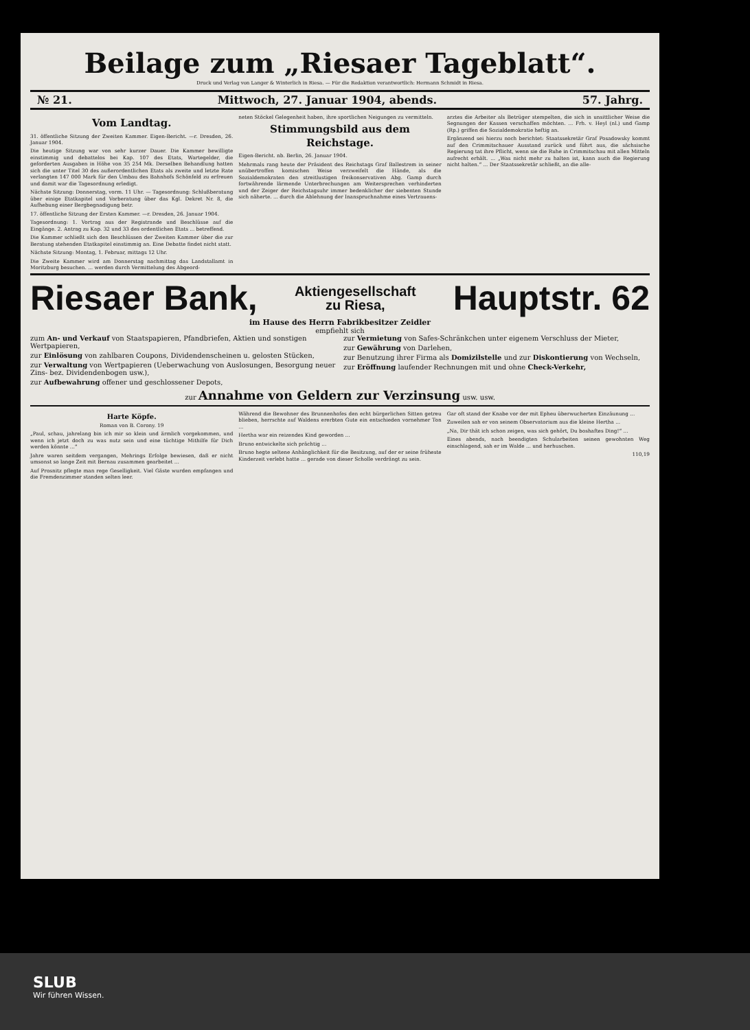Beilage zum „Riesaer Tageblatt“.
Druck und Verlag von Langer & Winterlich in Riesa. — Für die Redaktion verantwortlich: Hermann Schmidt in Riesa.
№ 21. Mittwoch, 27. Januar 1904, abends. 57. Jahrg.
Vom Landtag.
31. öffentliche Sitzung der Zweiten Kammer. Eigen-Bericht. —r. Dresden, 26. Januar 1904.
Die heutige Sitzung war von sehr kurzer Dauer. Die Kammer bewilligte einstimmig und debattelos bei Kap. 107 des Etats, Wartegelder, die geforderten Ausgaben in Höhe von 35 254 Mk. Derselben Behandlung hatten sich die unter Titel 30 des außerordentlichen Etats als zweite und letzte Rate verlangten 147 000 Mark für den Umbau des Bahnhofs Schönfeld zu erfreuen und damit war die Tagesordnung erledigt.
Nächste Sitzung: Donnerstag, vorm. 11 Uhr. — Tagesordnung: Schlußberatung über einige Etatkapitel und Vorberatung über das Kgl. Dekret Nr. 8, die Aufhebung einer Bergbegnadigung betr.
17. öffentliche Sitzung der Ersten Kammer. —r. Dresden, 26. Januar 1904.
Tagesordnung: 1. Vortrag aus der Registrande und Beschlüsse auf die Eingänge. 2. Antrag zu Kap. 32 und 33 des ordentlichen Etats ... betreffend.
Die Kammer schließt sich den Beschlüssen der Zweiten Kammer über die zur Beratung stehenden Etatkapitel einstimmig an. Eine Debatte findet nicht statt.
Nächste Sitzung: Montag, 1. Februar, mittags 12 Uhr.
Die Zweite Kammer wird am Donnerstag nachmittag das Landstallamt in Moritzburg besuchen. ... werden durch Vermittelung des Abgeord-
neten Stöckel Gelegenheit haben, ihre sportlichen Neigungen zu vermitteln.
Stimmungsbild aus dem Reichstage.
Eigen-Bericht. nb. Berlin, 26. Januar 1904.
Mehrmals rang heute der Präsident des Reichstags Graf Ballestrem in seiner unübertroffen komischen Weise verzweifelt die Hände, als die Sozialdemokraten den streitlustigen freikonservativen Abg. Gamp durch fortwährende lärmende Unterbrechungen am Weitersprechen verhinderten und der Zeiger der Reichstagsuhr immer bedenklicher der siebenten Stunde sich näherte. ... durch die Ablehnung der Inanspruchnahme eines Vertrauens-
arztes die Arbeiter als Betrüger stempelten, die sich in unsittlicher Weise die Segnungen der Kassen verschaffen möchten. ... Frh. v. Heyl (nl.) und Gamp (Rp.) griffen die Sozialdemokratie heftig an.
Ergänzend sei hierzu noch berichtet: Staatssekretär Graf Posadowsky kommt auf den Crimmitschauer Ausstand zurück und führt aus, die sächsische Regierung tat ihre Pflicht, wenn sie die Ruhe in Crimmitschau mit allen Mitteln aufrecht erhält. ... „Was nicht mehr zu halten ist, kann auch die Regierung nicht halten.“ ... Der Staatssekretär schließt, an die alle-
Riesaer Bank, Aktiengesellschaft
zu Riesa, Hauptstr. 62
im Hause des Herrn Fabrikbesitzer Zeidler
empfiehlt sich
zum An- und Verkauf von Staatspapieren, Pfandbriefen, Aktien und sonstigen Wertpapieren,
zur Einlösung von zahlbaren Coupons, Dividendenscheinen u. gelosten Stücken,
zur Verwaltung von Wertpapieren (Ueberwachung von Auslosungen, Besorgung neuer Zins- bez. Dividendenbogen usw.),
zur Aufbewahrung offener und geschlossener Depots,
zur Vermietung von Safes-Schränkchen unter eigenem Verschluss der Mieter,
zur Gewährung von Darlehen,
zur Benutzung ihrer Firma als Domizilstelle und zur Diskontierung von Wechseln,
zur Eröffnung laufender Rechnungen mit und ohne Check-Verkehr,
zur Annahme von Geldern zur Verzinsung usw. usw.
Harte Köpfe.
Roman von B. Corony. 19
„Paul, schau, jahrelang bin ich mir so klein und ärmlich vorgekommen, und wenn ich jetzt doch zu was nutz sein und eine tüchtige Mithilfe für Dich werden könnte ...“
Jahre waren seitdem vergangen, Mehrings Erfolge bewiesen, daß er nicht umsonst so lange Zeit mit Bernau zusammen gearbeitet ...
Auf Prosnitz pflegte man rege Geselligkeit. Viel Gäste wurden empfangen und die Fremdenzimmer standen selten leer.
Während die Bewohner des Brunnenhofes den echt bürgerlichen Sitten getreu blieben, herrschte auf Waldens ererbten Gute ein entschieden vornehmer Ton ...
Hertha war ein reizendes Kind geworden ...
Bruno entwickelte sich prächtig ...
Bruno hegte seltene Anhänglichkeit für die Besitzung, auf der er seine früheste Kinderzeit verlebt hatte ... gerade von dieser Scholle verdrängt zu sein.
Gar oft stand der Knabe vor der mit Epheu überwucherten Einzäunung ...
Zuweilen sah er von seinem Observatorium aus die kleine Hertha ...
„Na, Dir thät ich schon zeigen, was sich gehört, Du boshaftes Ding!“ ...
Eines abends, nach beendigten Schularbeiten seinen gewohnten Weg einschlagend, sah er im Walde ... und herhuschen.
110,19
SLUB
Wir führen Wissen.